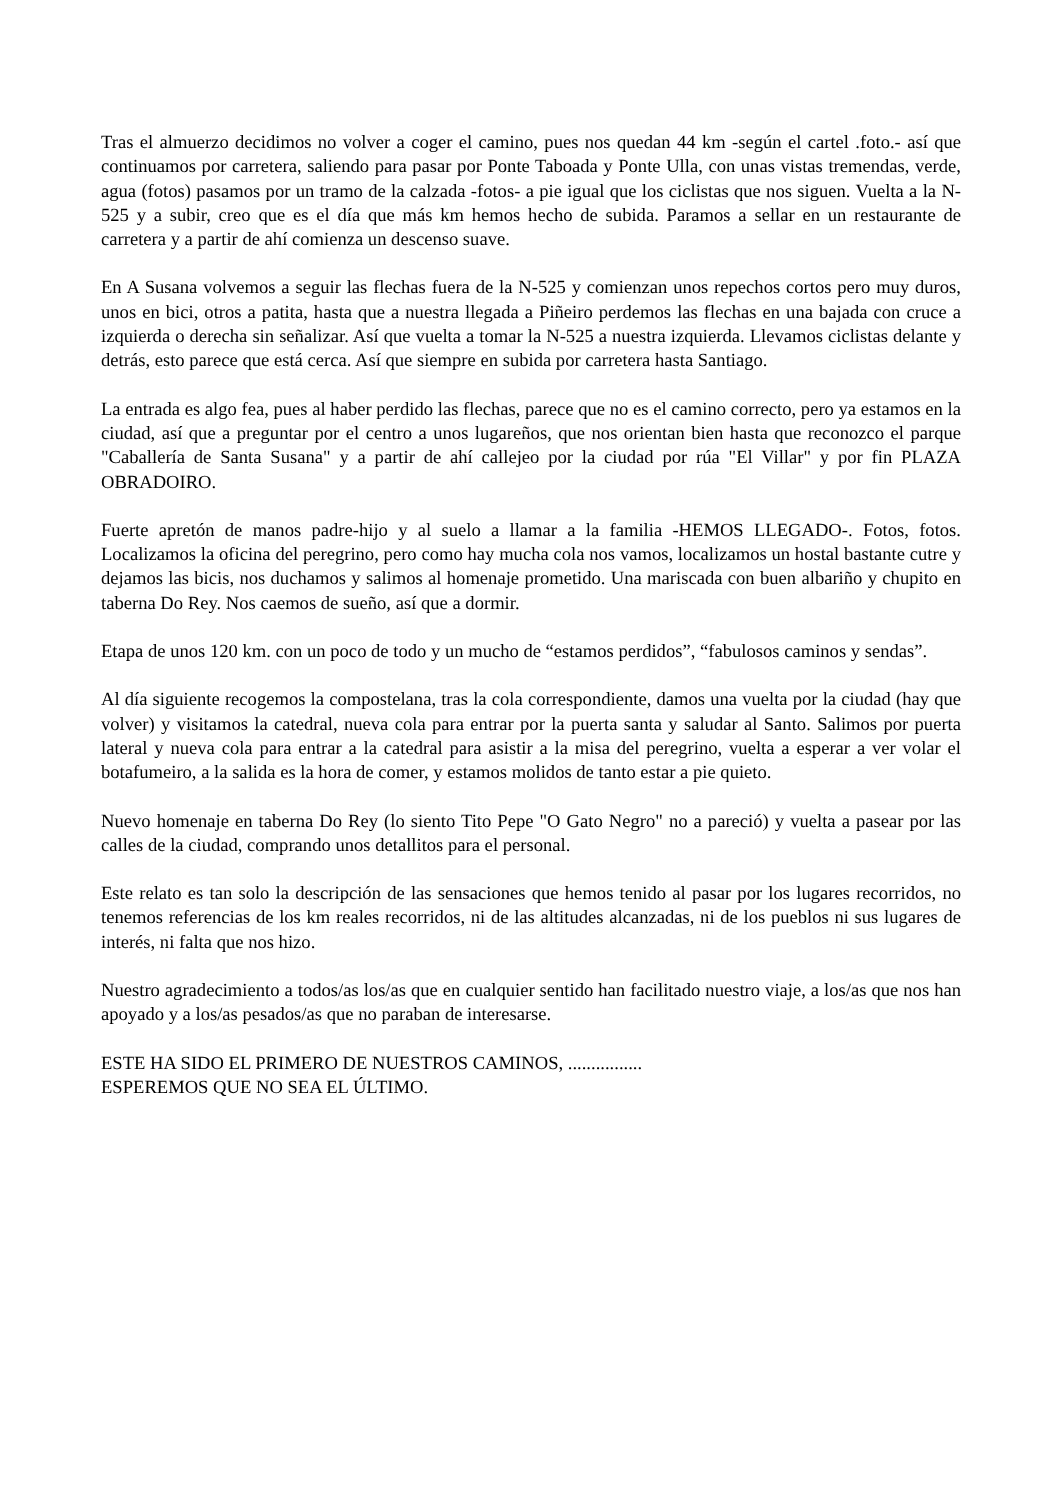Tras el almuerzo decidimos no volver a coger el camino, pues nos quedan 44 km -según el cartel .foto.- así que continuamos por carretera, saliendo para pasar por Ponte Taboada y Ponte Ulla, con unas vistas tremendas, verde, agua (fotos) pasamos por un tramo de la calzada -fotos- a pie igual que los ciclistas que nos siguen. Vuelta a la N-525 y a subir, creo que es el día que más km hemos hecho de subida. Paramos a sellar en un restaurante de carretera y a partir de ahí comienza un descenso suave.
En A Susana volvemos a seguir las flechas fuera de la N-525 y comienzan unos repechos cortos pero muy duros, unos en bici, otros a patita, hasta que a nuestra llegada a Piñeiro perdemos las flechas en una bajada con cruce a izquierda o derecha sin señalizar. Así que vuelta a tomar la N-525 a nuestra izquierda. Llevamos ciclistas delante y detrás, esto parece que está cerca. Así que siempre en subida por carretera hasta Santiago.
La entrada es algo fea, pues al haber perdido las flechas, parece que no es el camino correcto, pero ya estamos en la ciudad, así que a preguntar por el centro a unos lugareños, que nos orientan bien hasta que reconozco el parque "Caballería de Santa Susana" y a partir de ahí callejeo por la ciudad por rúa "El Villar" y por fin PLAZA OBRADOIRO.
Fuerte apretón de manos padre-hijo y al suelo a llamar a la familia -HEMOS LLEGADO-. Fotos, fotos. Localizamos la oficina del peregrino, pero como hay mucha cola nos vamos, localizamos un hostal bastante cutre y dejamos las bicis, nos duchamos y salimos al homenaje prometido. Una mariscada con buen albariño y chupito en taberna Do Rey. Nos caemos de sueño, así que a dormir.
Etapa de unos 120 km. con un poco de todo y un mucho de “estamos perdidos”, “fabulosos caminos y sendas”.
Al día siguiente recogemos la compostelana, tras la cola correspondiente, damos una vuelta por la ciudad (hay que volver) y visitamos la catedral, nueva cola para entrar por la puerta santa y saludar al Santo. Salimos por puerta lateral y nueva cola para entrar a la catedral para asistir a la misa del peregrino, vuelta a esperar a ver volar el botafumeiro, a la salida es la hora de comer, y estamos molidos de tanto estar a pie quieto.
Nuevo homenaje en taberna Do Rey (lo siento Tito Pepe "O Gato Negro" no a pareció) y vuelta a pasear por las calles de la ciudad, comprando unos detallitos para el personal.
Este relato es tan solo la descripción de las sensaciones que hemos tenido al pasar por los lugares recorridos, no tenemos referencias de los km reales recorridos, ni de las altitudes alcanzadas, ni de los pueblos ni sus lugares de interés, ni falta que nos hizo.
Nuestro agradecimiento a todos/as los/as que en cualquier sentido han facilitado nuestro viaje, a los/as que nos han apoyado y a los/as pesados/as que no paraban de interesarse.
ESTE HA SIDO EL PRIMERO DE NUESTROS CAMINOS, ................
ESPEREMOS QUE NO SEA EL ÚLTIMO.